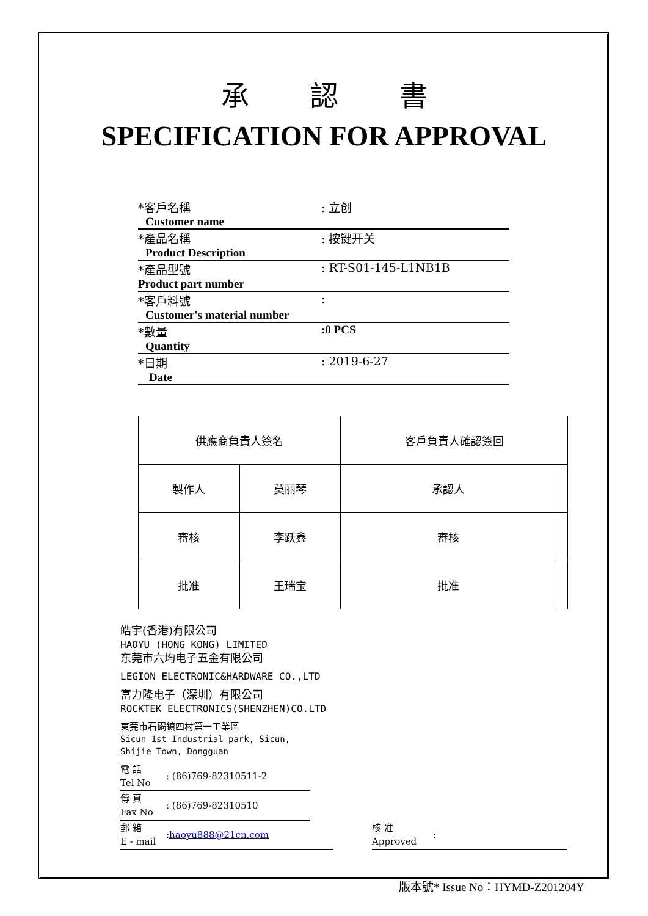承認書
SPECIFICATION FOR APPROVAL
| *客戶名稱 Customer name | : 立创 |
| *產品名稱 Product Description | : 按键开关 |
| *產品型號 Product part number | : RT-S01-145-L1NB1B |
| *客戶料號 Customer's material number | : |
| *數量 Quantity | :0 PCS |
| *日期 Date | : 2019-6-27 |
| 供應商負責人簽名 | | 客戶負責人確認簽回 | |
| --- | --- | --- | --- |
| 製作人 | 莫丽琴 | 承認人 | |
| 審核 | 李跃鑫 | 審核 | |
| 批准 | 王瑞宝 | 批准 | |
皓宇(香港)有限公司
HAOYU (HONG KONG) LIMITED
东莞市六均电子五金有限公司
LEGION ELECTRONIC&HARDWARE CO.,LTD
富力隆电子（深圳）有限公司
ROCKTEK ELECTRONICS(SHENZHEN)CO.LTD
東莞市石碣鎮四村第一工業區
Sicun 1st Industrial park, Sicun,
Shijie Town, Dongguan
電 話
Tel No: (86)769-82310511-2
傳 真
Fax No: (86)769-82310510
郵 箱
E - mail: haoyu888@21cn.com
核 准
Approved:
版本號* Issue No：HYMD-Z201204Y